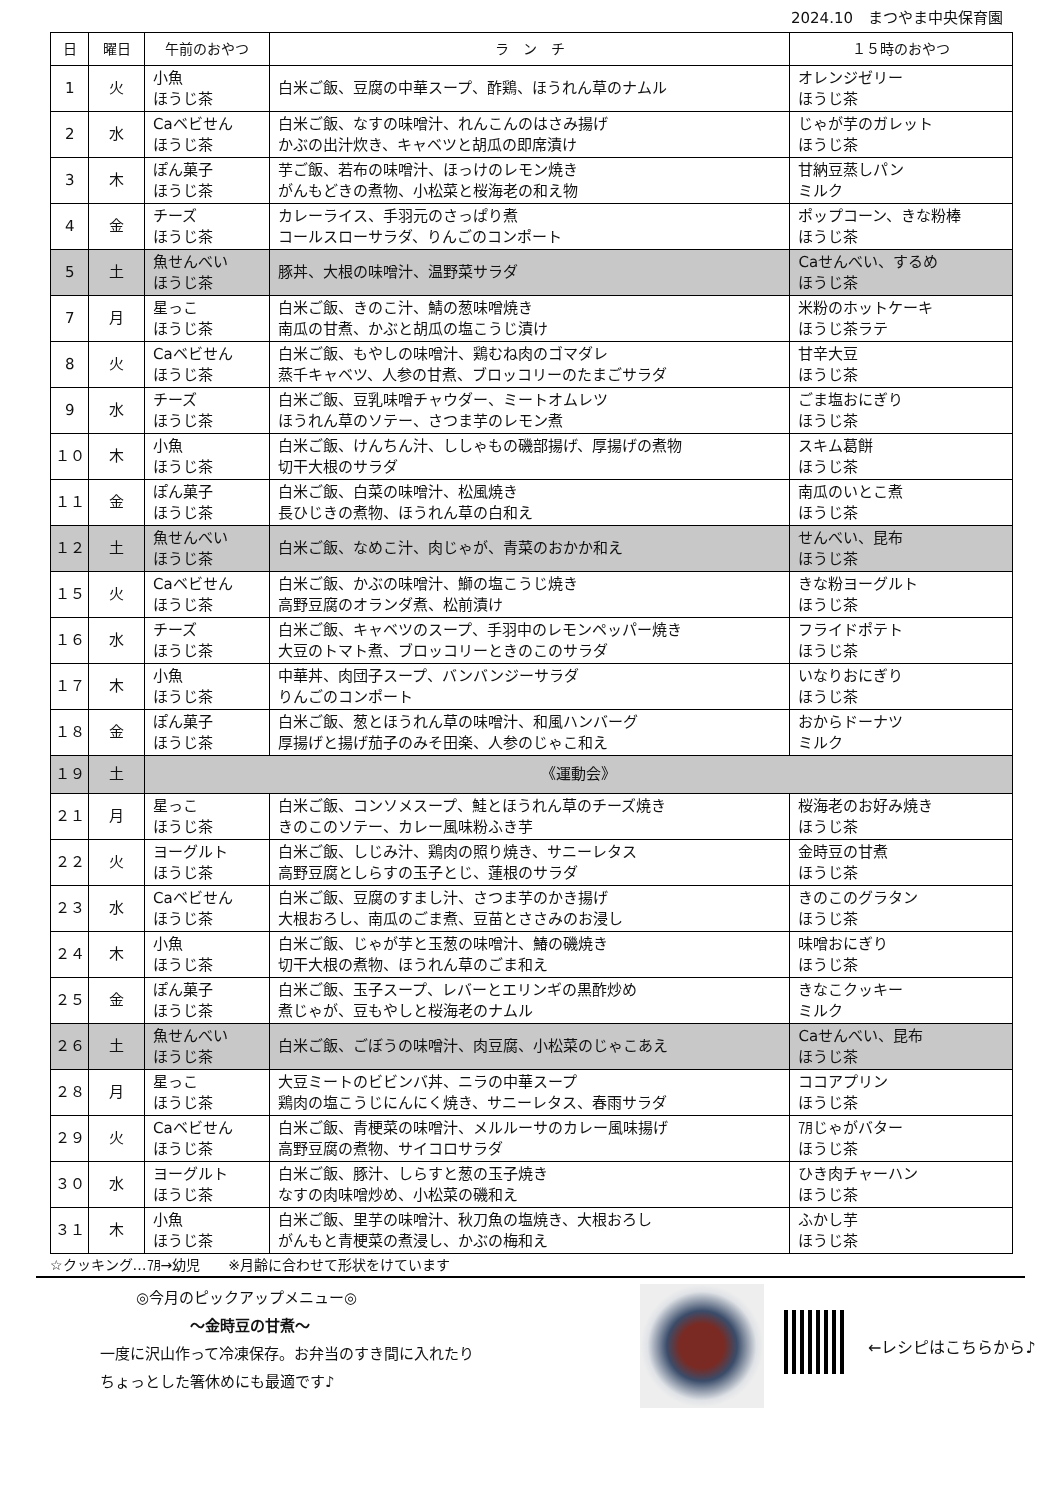2024.10　まつやま中央保育園
| 日 | 曜日 | 午前のおやつ | ラ ン チ | １５時のおやつ |
| --- | --- | --- | --- | --- |
| 1 | 火 | 小魚 ほうじ茶 | 白米ご飯、豆腐の中華スープ、酢鶏、ほうれん草のナムル | オレンジゼリー ほうじ茶 |
| 2 | 水 | Caベビせん ほうじ茶 | 白米ご飯、なすの味噌汁、れんこんのはさみ揚げ かぶの出汁炊き、キャベツと胡瓜の即席漬け | じゃが芋のガレット ほうじ茶 |
| 3 | 木 | ぽん菓子 ほうじ茶 | 芋ご飯、若布の味噌汁、ほっけのレモン焼き がんもどきの煮物、小松菜と桜海老の和え物 | 甘納豆蒸しパン ミルク |
| 4 | 金 | チーズ ほうじ茶 | カレーライス、手羽元のさっぱり煮 コールスローサラダ、りんごのコンポート | ポップコーン、きな粉棒 ほうじ茶 |
| 5 | 土 | 魚せんべい ほうじ茶 | 豚丼、大根の味噌汁、温野菜サラダ | Caせんべい、するめ ほうじ茶 |
| 7 | 月 | 星っこ ほうじ茶 | 白米ご飯、きのこ汁、鯖の葱味噌焼き 南瓜の甘煮、かぶと胡瓜の塩こうじ漬け | 米粉のホットケーキ ほうじ茶ラテ |
| 8 | 火 | Caベビせん ほうじ茶 | 白米ご飯、もやしの味噌汁、鶏むね肉のゴマダレ 蒸千キャベツ、人参の甘煮、ブロッコリーのたまごサラダ | 甘辛大豆 ほうじ茶 |
| 9 | 水 | チーズ ほうじ茶 | 白米ご飯、豆乳味噌チャウダー、ミートオムレツ ほうれん草のソテー、さつま芋のレモン煮 | ごま塩おにぎり ほうじ茶 |
| １０ | 木 | 小魚 ほうじ茶 | 白米ご飯、けんちん汁、ししゃもの磯部揚げ、厚揚げの煮物 切干大根のサラダ | スキム葛餅 ほうじ茶 |
| １１ | 金 | ぽん菓子 ほうじ茶 | 白米ご飯、白菜の味噌汁、松風焼き 長ひじきの煮物、ほうれん草の白和え | 南瓜のいとこ煮 ほうじ茶 |
| １２ | 土 | 魚せんべい ほうじ茶 | 白米ご飯、なめこ汁、肉じゃが、青菜のおかか和え | せんべい、昆布 ほうじ茶 |
| １５ | 火 | Caベビせん ほうじ茶 | 白米ご飯、かぶの味噌汁、鰤の塩こうじ焼き 高野豆腐のオランダ煮、松前漬け | きな粉ヨーグルト ほうじ茶 |
| １６ | 水 | チーズ ほうじ茶 | 白米ご飯、キャベツのスープ、手羽中のレモンペッパー焼き 大豆のトマト煮、ブロッコリーときのこのサラダ | フライドポテト ほうじ茶 |
| １７ | 木 | 小魚 ほうじ茶 | 中華丼、肉団子スープ、バンバンジーサラダ りんごのコンポート | いなりおにぎり ほうじ茶 |
| １８ | 金 | ぽん菓子 ほうじ茶 | 白米ご飯、葱とほうれん草の味噌汁、和風ハンバーグ 厚揚げと揚げ茄子のみそ田楽、人参のじゃこ和え | おからドーナツ ミルク |
| １９ | 土 | 《運動会》 | | |
| ２１ | 月 | 星っこ ほうじ茶 | 白米ご飯、コンソメスープ、鮭とほうれん草のチーズ焼き きのこのソテー、カレー風味粉ふき芋 | 桜海老のお好み焼き ほうじ茶 |
| ２２ | 火 | ヨーグルト ほうじ茶 | 白米ご飯、しじみ汁、鶏肉の照り焼き、サニーレタス 高野豆腐としらすの玉子とじ、蓮根のサラダ | 金時豆の甘煮 ほうじ茶 |
| ２３ | 水 | Caベビせん ほうじ茶 | 白米ご飯、豆腐のすまし汁、さつま芋のかき揚げ 大根おろし、南瓜のごま煮、豆苗とささみのお浸し | きのこのグラタン ほうじ茶 |
| ２４ | 木 | 小魚 ほうじ茶 | 白米ご飯、じゃが芋と玉葱の味噌汁、鰆の磯焼き 切干大根の煮物、ほうれん草のごま和え | 味噌おにぎり ほうじ茶 |
| ２５ | 金 | ぽん菓子 ほうじ茶 | 白米ご飯、玉子スープ、レバーとエリンギの黒酢炒め 煮じゃが、豆もやしと桜海老のナムル | きなこクッキー ミルク |
| ２６ | 土 | 魚せんべい ほうじ茶 | 白米ご飯、ごぼうの味噌汁、肉豆腐、小松菜のじゃこあえ | Caせんべい、昆布 ほうじ茶 |
| ２８ | 月 | 星っこ ほうじ茶 | 大豆ミートのビビンバ丼、ニラの中華スープ 鶏肉の塩こうじにんにく焼き、サニーレタス、春雨サラダ | ココアプリン ほうじ茶 |
| ２９ | 火 | Caベビせん ほうじ茶 | 白米ご飯、青梗菜の味噌汁、メルルーサのカレー風味揚げ 高野豆腐の煮物、サイコロサラダ | ㋆じゃがバター ほうじ茶 |
| ３０ | 水 | ヨーグルト ほうじ茶 | 白米ご飯、豚汁、しらすと葱の玉子焼き なすの肉味噌炒め、小松菜の磯和え | ひき肉チャーハン ほうじ茶 |
| ３１ | 木 | 小魚 ほうじ茶 | 白米ご飯、里芋の味噌汁、秋刀魚の塩焼き、大根おろし がんもと青梗菜の煮浸し、かぶの梅和え | ふかし芋 ほうじ茶 |
☆クッキング…㋆→幼児　　※月齢に合わせて形状をけています
◎今月のピックアップメニュー◎
～金時豆の甘煮～
一度に沢山作って冷凍保存。お弁当のすき間に入れたり
ちょっとした箸休めにも最適です♪
←レシピはこちらから♪